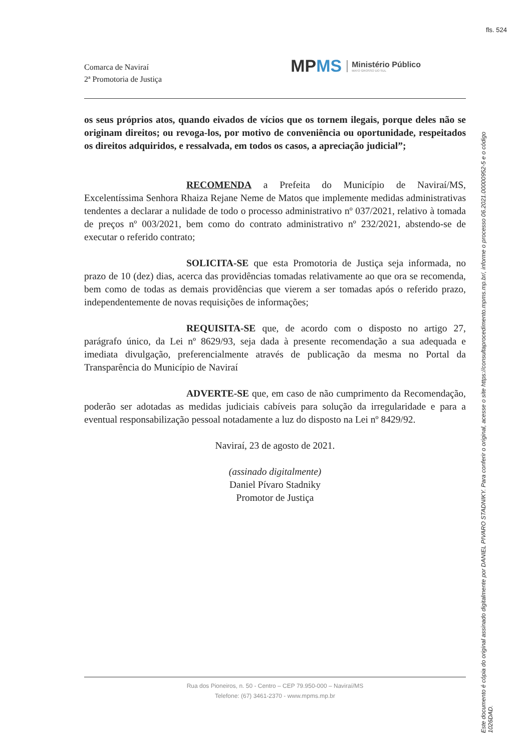fls. 524
Comarca de Naviraí
2ª Promotoria de Justiça
MPMS
Ministério Público
MATO GROSSO DO SUL
os seus próprios atos, quando eivados de vícios que os tornem ilegais, porque deles não se originam direitos; ou revoga-los, por motivo de conveniência ou oportunidade, respeitados os direitos adquiridos, e ressalvada, em todos os casos, a apreciação judicial”;
RECOMENDA a Prefeita do Município de Naviraí/MS, Excelentíssima Senhora Rhaiza Rejane Neme de Matos que implemente medidas administrativas tendentes a declarar a nulidade de todo o processo administrativo nº 037/2021, relativo à tomada de preços nº 003/2021, bem como do contrato administrativo nº 232/2021, abstendo-se de executar o referido contrato;
SOLICITA-SE que esta Promotoria de Justiça seja informada, no prazo de 10 (dez) dias, acerca das providências tomadas relativamente ao que ora se recomenda, bem como de todas as demais providências que vierem a ser tomadas após o referido prazo, independentemente de novas requisições de informações;
REQUISITA-SE que, de acordo com o disposto no artigo 27, parágrafo único, da Lei nº 8629/93, seja dada à presente recomendação a sua adequada e imediata divulgação, preferencialmente através de publicação da mesma no Portal da Transparência do Município de Naviraí
ADVERTE-SE que, em caso de não cumprimento da Recomendação, poderão ser adotadas as medidas judiciais cabíveis para solução da irregularidade e para a eventual responsabilização pessoal notadamente a luz do disposto na Lei nº 8429/92.
Naviraí, 23 de agosto de 2021.
(assinado digitalmente)
Daniel Pívaro Stadniky
Promotor de Justiça
Rua dos Pioneiros, n. 50 - Centro – CEP 79.950-000 – Naviraí/MS
Telefone: (67) 3461-2370 - www.mpms.mp.br
Este documento é cópia do original assinado digitalmente por DANIEL PIVARO STADNIKY. Para conferir o original, acesse o site https://consultaprocedimento.mpms.mp.br/, informe o processo 06.2021.00000952-5 e o código 1026DAD.